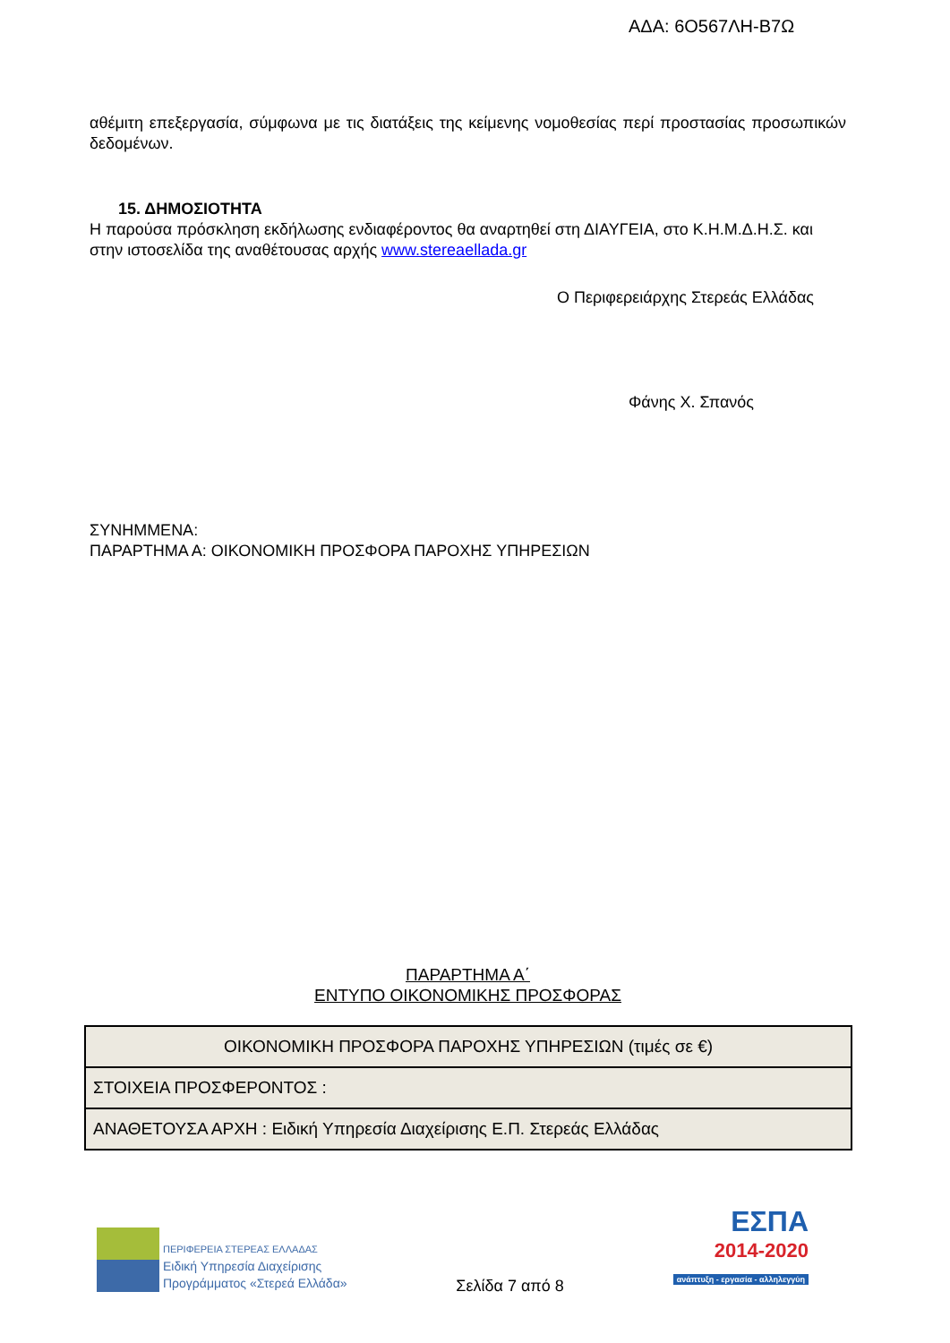ΑΔΑ: 6Ο567ΛΗ-Β7Ω
αθέμιτη επεξεργασία, σύμφωνα με τις διατάξεις της κείμενης νομοθεσίας περί προστασίας προσωπικών δεδομένων.
15. ΔΗΜΟΣΙΟΤΗΤΑ
Η παρούσα πρόσκληση εκδήλωσης ενδιαφέροντος θα αναρτηθεί στη ΔΙΑΥΓΕΙΑ, στο Κ.Η.Μ.Δ.Η.Σ. και στην ιστοσελίδα της αναθέτουσας αρχής www.stereaellada.gr
Ο Περιφερειάρχης Στερεάς Ελλάδας
Φάνης Χ. Σπανός
ΣΥΝΗΜΜΕΝΑ:
ΠΑΡΑΡΤΗΜΑ Α: ΟΙΚΟΝΟΜΙΚΗ ΠΡΟΣΦΟΡΑ ΠΑΡΟΧΗΣ ΥΠΗΡΕΣΙΩΝ
ΠΑΡΑΡΤΗΜΑ Α΄
ΕΝΤΥΠΟ ΟΙΚΟΝΟΜΙΚΗΣ ΠΡΟΣΦΟΡΑΣ
| ΟΙΚΟΝΟΜΙΚΗ ΠΡΟΣΦΟΡΑ ΠΑΡΟΧΗΣ ΥΠΗΡΕΣΙΩΝ (τιμές σε €) |
| ΣΤΟΙΧΕΙΑ ΠΡΟΣΦΕΡΟΝΤΟΣ : |
| ΑΝΑΘΕΤΟΥΣΑ ΑΡΧΗ : Ειδική Υπηρεσία Διαχείρισης Ε.Π. Στερεάς Ελλάδας |
ΠΕΡΙΦΕΡΕΙΑ ΣΤΕΡΕΑΣ ΕΛΛΑΔΑΣ
Ειδική Υπηρεσία Διαχείρισης
Προγράμματος «Στερεά Ελλάδα»
Σελίδα 7 από 8
ΕΣΠΑ
2014-2020
ανάπτυξη - εργασία - αλληλεγγύη